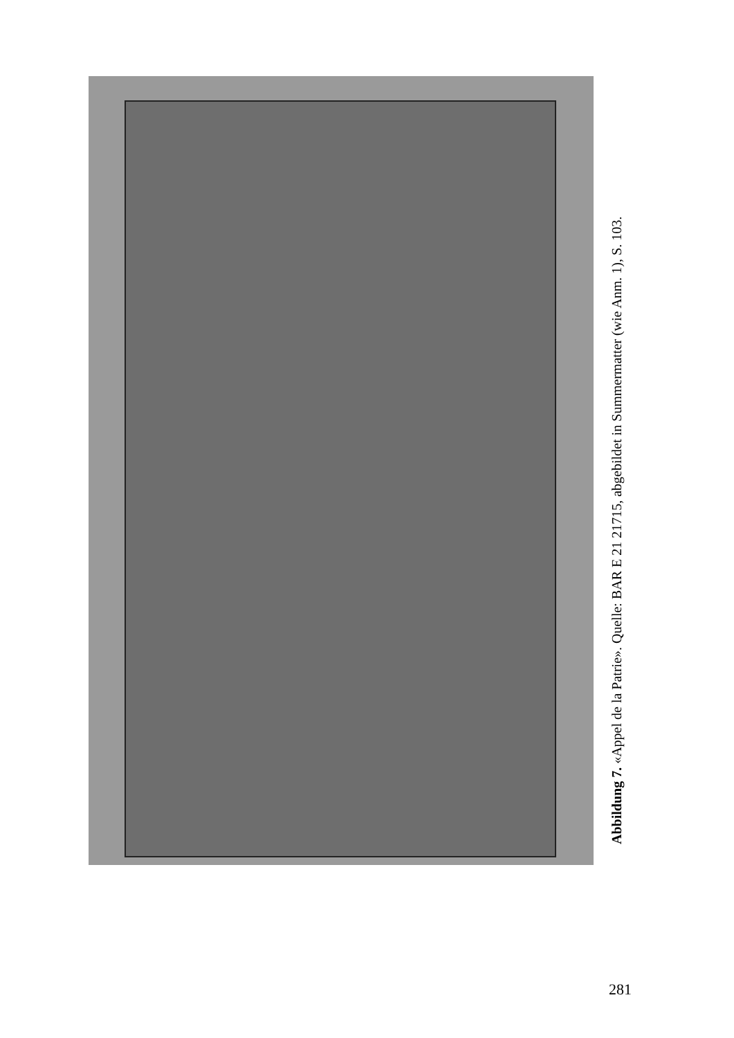Abbildung 7. «Appel de la Patrie». Quelle: BAR E 21 21715, abgebildet in Summermatter (wie Anm. 1), S. 103.
281